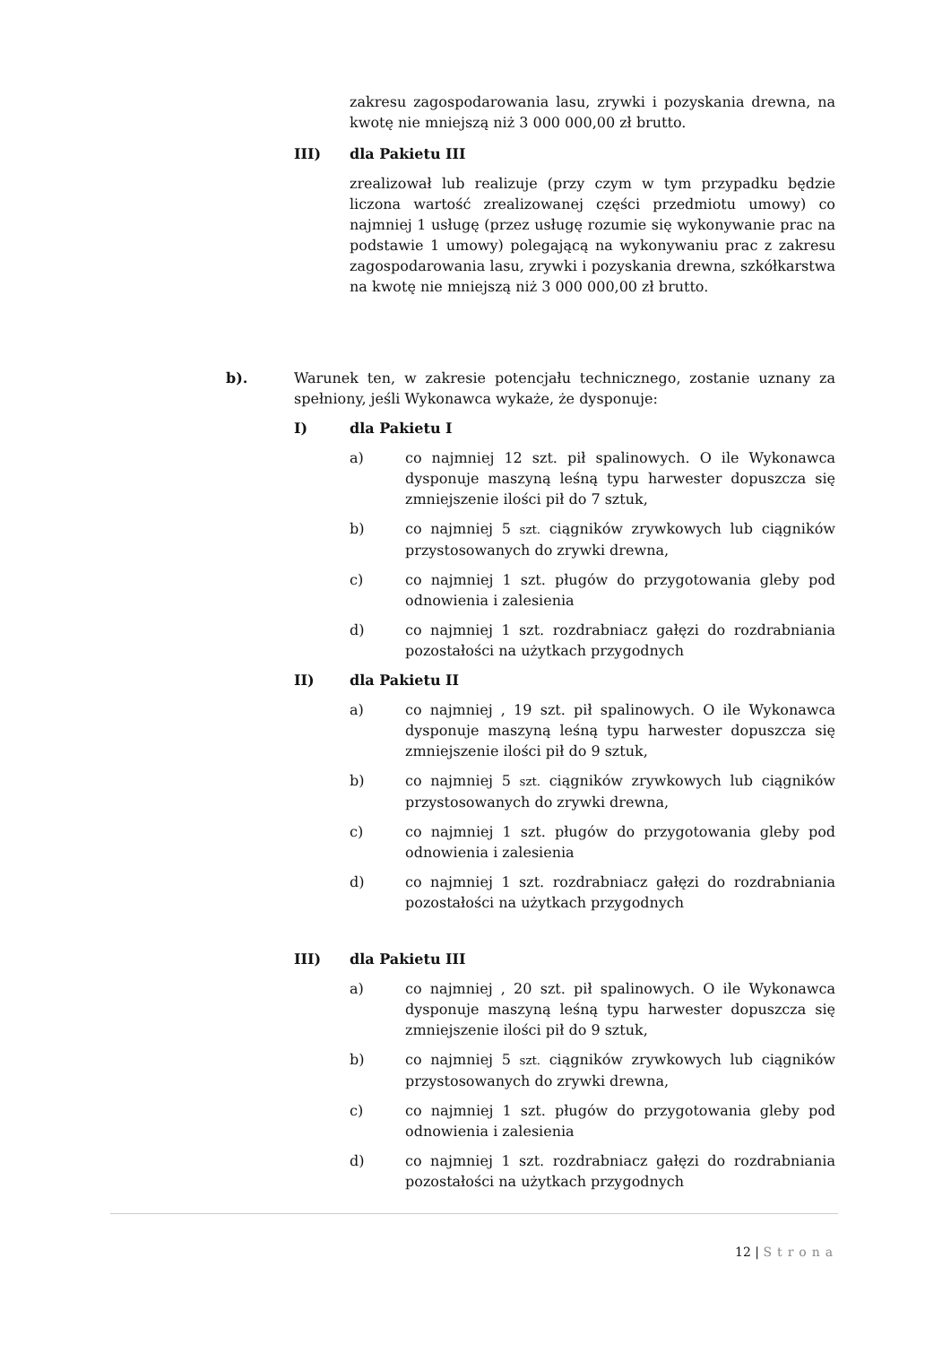zakresu zagospodarowania lasu, zrywki i pozyskania drewna, na kwotę nie mniejszą niż 3 000 000,00 zł brutto.
III) dla Pakietu III
zrealizował lub realizuje (przy czym w tym przypadku będzie liczona wartość zrealizowanej części przedmiotu umowy) co najmniej 1 usługę (przez usługę rozumie się wykonywanie prac na podstawie 1 umowy) polegającą na wykonywaniu prac z zakresu zagospodarowania lasu, zrywki i pozyskania drewna, szkółkarstwa na kwotę nie mniejszą niż 3 000 000,00 zł brutto.
b). Warunek ten, w zakresie potencjału technicznego, zostanie uznany za spełniony, jeśli Wykonawca wykaże, że dysponuje:
I) dla Pakietu I
a) co najmniej 12 szt. pił spalinowych. O ile Wykonawca dysponuje maszyną leśną typu harwester dopuszcza się zmniejszenie ilości pił do 7 sztuk,
b) co najmniej 5 szt. ciągników zrywkowych lub ciągników przystosowanych do zrywki drewna,
c) co najmniej 1 szt. pługów do przygotowania gleby pod odnowienia i zalesienia
d) co najmniej 1 szt. rozdrabniacz gałęzi do rozdrabniania pozostałości na użytkach przygodnych
II) dla Pakietu II
a) co najmniej , 19 szt. pił spalinowych. O ile Wykonawca dysponuje maszyną leśną typu harwester dopuszcza się zmniejszenie ilości pił do 9 sztuk,
b) co najmniej 5 szt. ciągników zrywkowych lub ciągników przystosowanych do zrywki drewna,
c) co najmniej 1 szt. pługów do przygotowania gleby pod odnowienia i zalesienia
d) co najmniej 1 szt. rozdrabniacz gałęzi do rozdrabniania pozostałości na użytkach przygodnych
III) dla Pakietu III
a) co najmniej , 20 szt. pił spalinowych. O ile Wykonawca dysponuje maszyną leśną typu harwester dopuszcza się zmniejszenie ilości pił do 9 sztuk,
b) co najmniej 5 szt. ciągników zrywkowych lub ciągników przystosowanych do zrywki drewna,
c) co najmniej 1 szt. pługów do przygotowania gleby pod odnowienia i zalesienia
d) co najmniej 1 szt. rozdrabniacz gałęzi do rozdrabniania pozostałości na użytkach przygodnych
12 | Strona